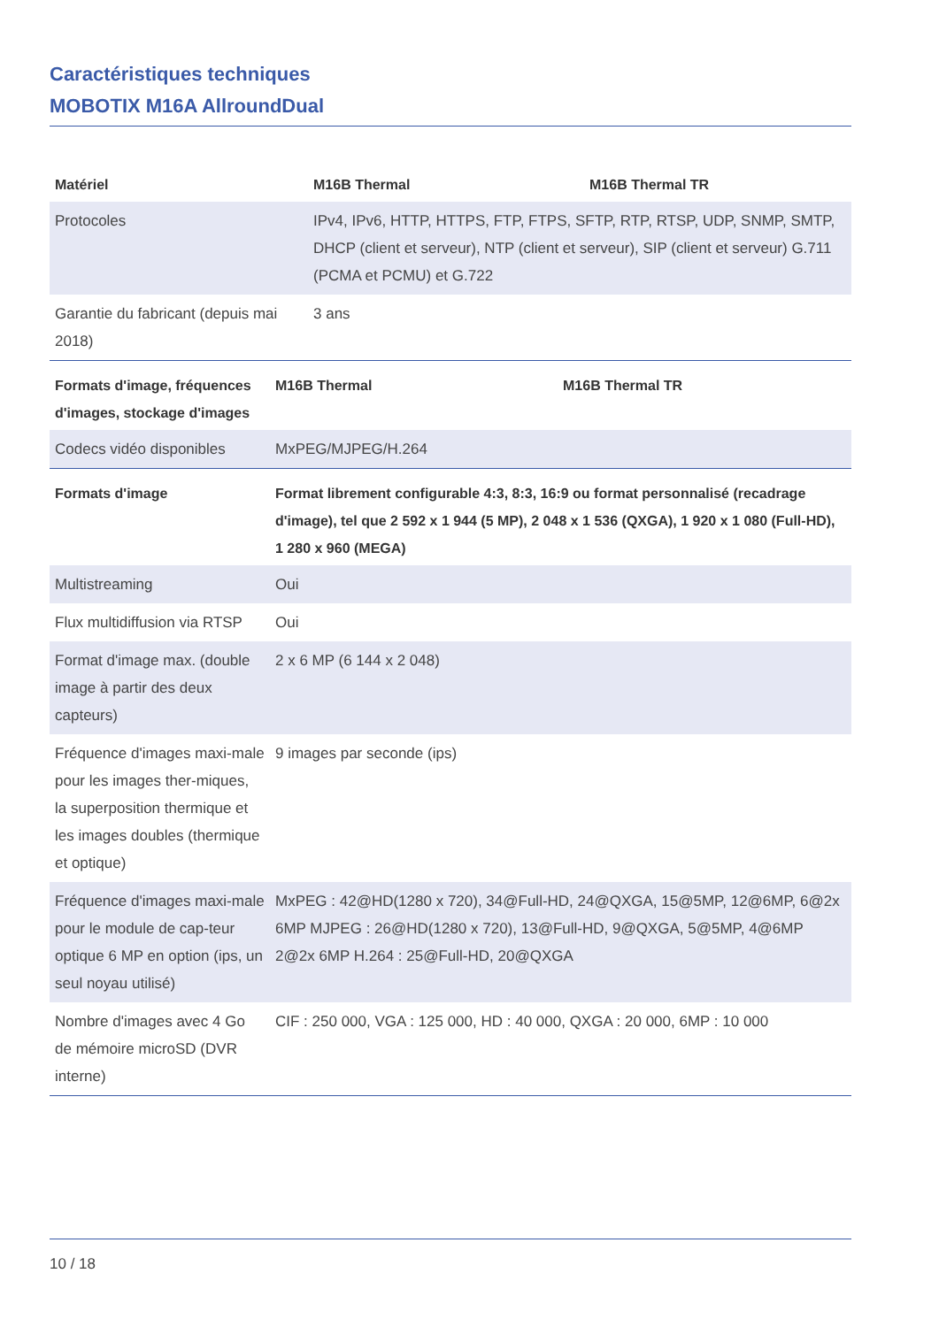Caractéristiques techniques
MOBOTIX M16A AllroundDual
| Matériel | M16B Thermal | M16B Thermal TR |
| --- | --- | --- |
| Protocoles | IPv4, IPv6, HTTP, HTTPS, FTP, FTPS, SFTP, RTP, RTSP, UDP, SNMP, SMTP, DHCP (client et serveur), NTP (client et serveur), SIP (client et serveur) G.711 (PCMA et PCMU) et G.722 | |
| Garantie du fabricant (depuis mai 2018) | 3 ans | |
| Formats d'image, fréquences d'images, stockage d'images | M16B Thermal | M16B Thermal TR |
| --- | --- | --- |
| Codecs vidéo disponibles | MxPEG/MJPEG/H.264 | |
| Formats d'image | Format librement configurable 4:3, 8:3, 16:9 ou format personnalisé (recadrage d'image), tel que 2 592 x 1 944 (5 MP), 2 048 x 1 536 (QXGA), 1 920 x 1 080 (Full-HD), 1 280 x 960 (MEGA) | |
| Multistreaming | Oui | |
| Flux multidiffusion via RTSP | Oui | |
| Format d'image max. (double image à partir des deux capteurs) | 2 x 6 MP (6 144 x 2 048) | |
| Fréquence d'images maxi-male pour les images ther-miques, la superposition thermique et les images doubles (thermique et optique) | 9 images par seconde (ips) | |
| Fréquence d'images maxi-male pour le module de cap-teur optique 6 MP en option (ips, un seul noyau utilisé) | MxPEG : 42@HD(1280 x 720), 34@Full-HD, 24@QXGA, 15@5MP, 12@6MP, 6@2x 6MP MJPEG : 26@HD(1280 x 720), 13@Full-HD, 9@QXGA, 5@5MP, 4@6MP 2@2x 6MP H.264 : 25@Full-HD, 20@QXGA | |
| Nombre d'images avec 4 Go de mémoire microSD (DVR interne) | CIF : 250 000, VGA : 125 000, HD : 40 000, QXGA : 20 000, 6MP : 10 000 | |
10 / 18